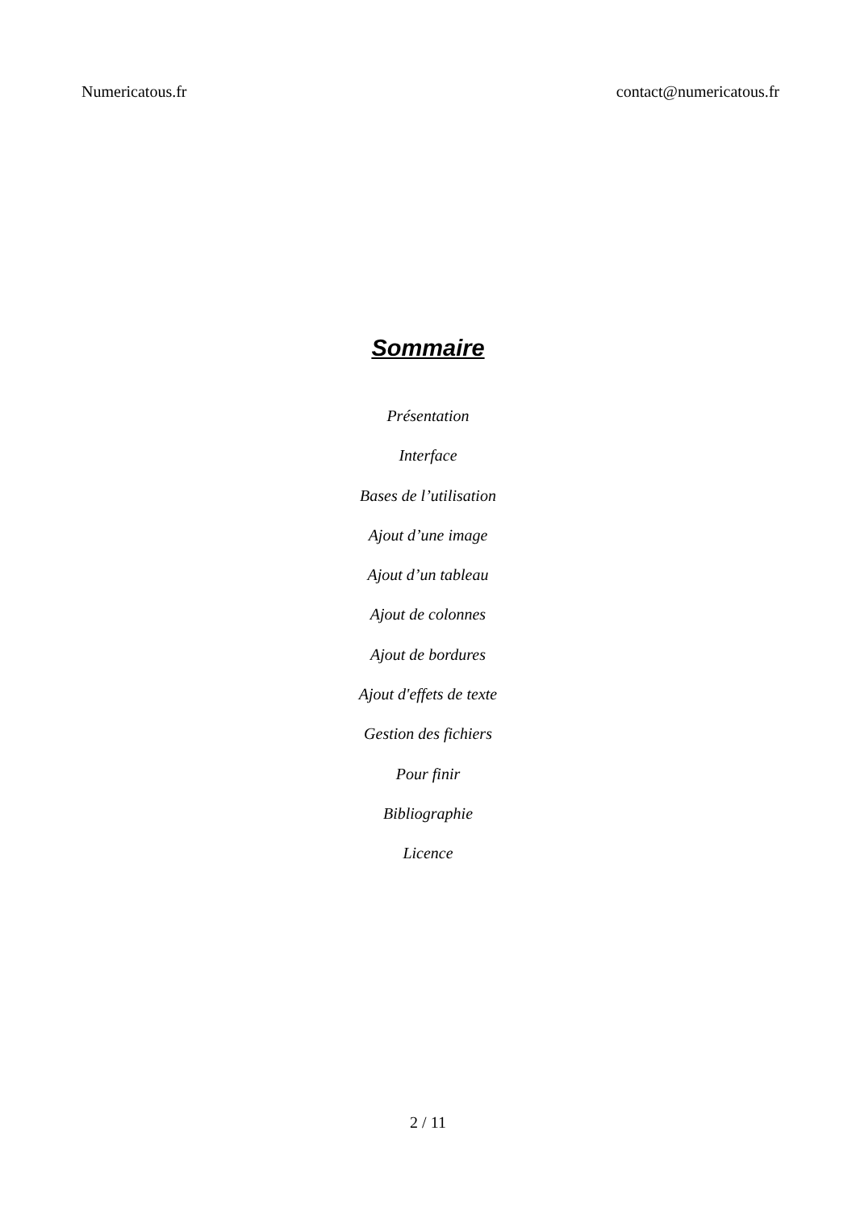Numericatous.fr contact@numericatous.fr
Sommaire
Présentation
Interface
Bases de l’utilisation
Ajout d’une image
Ajout d’un tableau
Ajout de colonnes
Ajout de bordures
Ajout d'effets de texte
Gestion des fichiers
Pour finir
Bibliographie
Licence
2 / 11